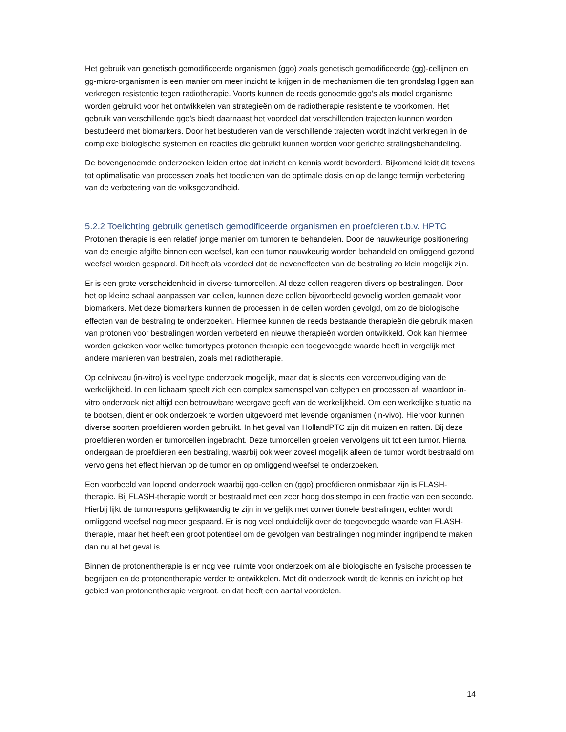Het gebruik van genetisch gemodificeerde organismen (ggo) zoals genetisch gemodificeerde (gg)-cellijnen en gg-micro-organismen is een manier om meer inzicht te krijgen in de mechanismen die ten grondslag liggen aan verkregen resistentie tegen radiotherapie. Voorts kunnen de reeds genoemde ggo’s als model organisme worden gebruikt voor het ontwikkelen van strategieën om de radiotherapie resistentie te voorkomen. Het gebruik van verschillende ggo’s biedt daarnaast het voordeel dat verschillenden trajecten kunnen worden bestudeerd met biomarkers. Door het bestuderen van de verschillende trajecten wordt inzicht verkregen in de complexe biologische systemen en reacties die gebruikt kunnen worden voor gerichte stralingsbehandeling.
De bovengenoemde onderzoeken leiden ertoe dat inzicht en kennis wordt bevorderd. Bijkomend leidt dit tevens tot optimalisatie van processen zoals het toedienen van de optimale dosis en op de lange termijn verbetering van de verbetering van de volksgezondheid.
5.2.2 Toelichting gebruik genetisch gemodificeerde organismen en proefdieren t.b.v. HPTC
Protonen therapie is een relatief jonge manier om tumoren te behandelen. Door de nauwkeurige positionering van de energie afgifte binnen een weefsel, kan een tumor nauwkeurig worden behandeld en omliggend gezond weefsel worden gespaard. Dit heeft als voordeel dat de neveneffecten van de bestraling zo klein mogelijk zijn.
Er is een grote verscheidenheid in diverse tumorcellen. Al deze cellen reageren divers op bestralingen. Door het op kleine schaal aanpassen van cellen, kunnen deze cellen bijvoorbeeld gevoelig worden gemaakt voor biomarkers. Met deze biomarkers kunnen de processen in de cellen worden gevolgd, om zo de biologische effecten van de bestraling te onderzoeken. Hiermee kunnen de reeds bestaande therapieën die gebruik maken van protonen voor bestralingen worden verbeterd en nieuwe therapieën worden ontwikkeld. Ook kan hiermee worden gekeken voor welke tumortypes protonen therapie een toegevoegde waarde heeft in vergelijk met andere manieren van bestralen, zoals met radiotherapie.
Op celniveau (in-vitro) is veel type onderzoek mogelijk, maar dat is slechts een vereenvoudiging van de werkelijkheid. In een lichaam speelt zich een complex samenspel van celtypen en processen af, waardoor in-vitro onderzoek niet altijd een betrouwbare weergave geeft van de werkelijkheid. Om een werkelijke situatie na te bootsen, dient er ook onderzoek te worden uitgevoerd met levende organismen (in-vivo). Hiervoor kunnen diverse soorten proefdieren worden gebruikt. In het geval van HollandPTC zijn dit muizen en ratten. Bij deze proefdieren worden er tumorcellen ingebracht. Deze tumorcellen groeien vervolgens uit tot een tumor. Hierna ondergaan de proefdieren een bestraling, waarbij ook weer zoveel mogelijk alleen de tumor wordt bestraald om vervolgens het effect hiervan op de tumor en op omliggend weefsel te onderzoeken.
Een voorbeeld van lopend onderzoek waarbij ggo-cellen en (ggo) proefdieren onmisbaar zijn is FLASH-therapie. Bij FLASH-therapie wordt er bestraald met een zeer hoog dosistempo in een fractie van een seconde. Hierbij lijkt de tumorrespons gelijkwaardig te zijn in vergelijk met conventionele bestralingen, echter wordt omliggend weefsel nog meer gespaard. Er is nog veel onduidelijk over de toegevoegde waarde van FLASH-therapie, maar het heeft een groot potentieel om de gevolgen van bestralingen nog minder ingrijpend te maken dan nu al het geval is.
Binnen de protonentherapie is er nog veel ruimte voor onderzoek om alle biologische en fysische processen te begrijpen en de protonentherapie verder te ontwikkelen. Met dit onderzoek wordt de kennis en inzicht op het gebied van protonentherapie vergroot, en dat heeft een aantal voordelen.
14